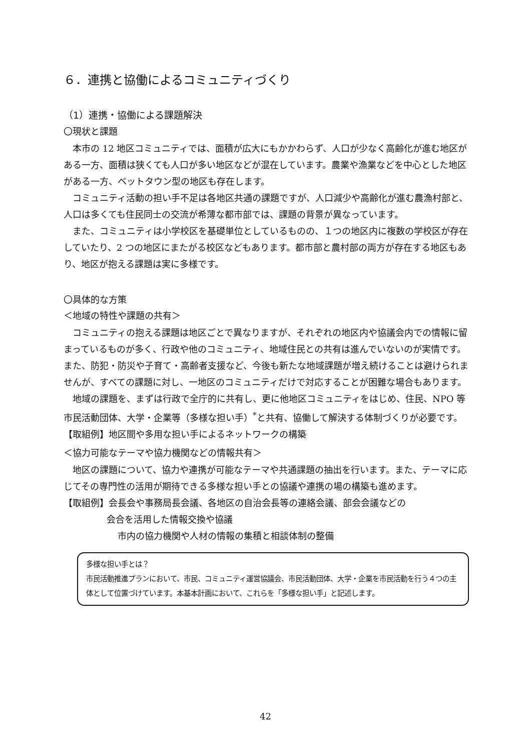６．連携と協働によるコミュニティづくり
（1）連携・協働による課題解決
〇現状と課題
本市の 12 地区コミュニティでは、面積が広大にもかかわらず、人口が少なく高齢化が進む地区がある一方、面積は狭くても人口が多い地区などが混在しています。農業や漁業などを中心とした地区がある一方、ベットタウン型の地区も存在します。
コミュニティ活動の担い手不足は各地区共通の課題ですが、人口減少や高齢化が進む農漁村部と、人口は多くても住民同士の交流が希薄な都市部では、課題の背景が異なっています。
また、コミュニティは小学校区を基礎単位としているものの、１つの地区内に複数の学校区が存在していたり、2 つの地区にまたがる校区などもあります。都市部と農村部の両方が存在する地区もあり、地区が抱える課題は実に多様です。
〇具体的な方策
＜地域の特性や課題の共有＞
コミュニティの抱える課題は地区ごとで異なりますが、それぞれの地区内や協議会内での情報に留まっているものが多く、行政や他のコミュニティ、地域住民との共有は進んでいないのが実情です。また、防犯・防災や子育て・高齢者支援など、今後も新たな地域課題が増え続けることは避けられませんが、すべての課題に対し、一地区のコミュニティだけで対応することが困難な場合もあります。
地域の課題を、まずは行政で全庁的に共有し、更に他地区コミュニティをはじめ、住民、NPO 等市民活動団体、大学・企業等（多様な担い手）<sup>*</sup>と共有、協働して解決する体制づくりが必要です。
【取組例】地区間や多用な担い手によるネットワークの構築
＜協力可能なテーマや協力機関などの情報共有＞
地区の課題について、協力や連携が可能なテーマや共通課題の抽出を行います。また、テーマに応じてその専門性の活用が期待できる多様な担い手との協議や連携の場の構築も進めます。
【取組例】会長会や事務局長会議、各地区の自治会長等の連絡会議、部会会議などの
会合を活用した情報交換や協議
市内の協力機関や人材の情報の集積と相談体制の整備
多様な担い手とは？
市民活動推進プランにおいて、市民、コミュニティ運営協議会、市民活動団体、大学・企業を市民活動を行う４つの主体として位置づけています。本基本計画において、これらを「多様な担い手」と記述します。
42